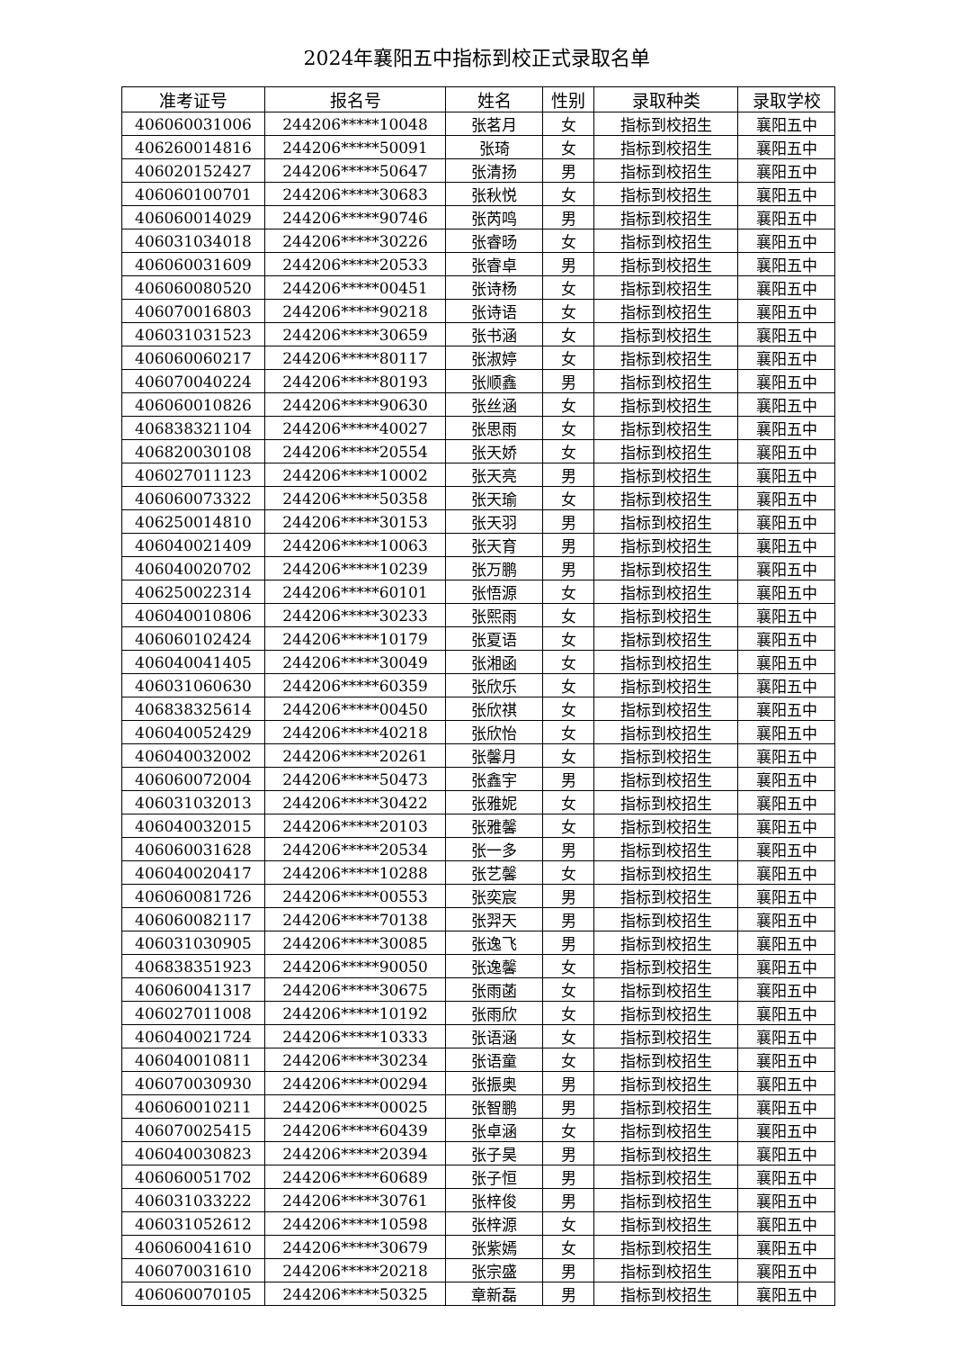2024年襄阳五中指标到校正式录取名单
| 准考证号 | 报名号 | 姓名 | 性别 | 录取种类 | 录取学校 |
| --- | --- | --- | --- | --- | --- |
| 406060031006 | 244206*****10048 | 张茗月 | 女 | 指标到校招生 | 襄阳五中 |
| 406260014816 | 244206*****50091 | 张琦 | 女 | 指标到校招生 | 襄阳五中 |
| 406020152427 | 244206*****50647 | 张清扬 | 男 | 指标到校招生 | 襄阳五中 |
| 406060100701 | 244206*****30683 | 张秋悦 | 女 | 指标到校招生 | 襄阳五中 |
| 406060014029 | 244206*****90746 | 张芮鸣 | 男 | 指标到校招生 | 襄阳五中 |
| 406031034018 | 244206*****30226 | 张睿旸 | 女 | 指标到校招生 | 襄阳五中 |
| 406060031609 | 244206*****20533 | 张睿卓 | 男 | 指标到校招生 | 襄阳五中 |
| 406060080520 | 244206*****00451 | 张诗杨 | 女 | 指标到校招生 | 襄阳五中 |
| 406070016803 | 244206*****90218 | 张诗语 | 女 | 指标到校招生 | 襄阳五中 |
| 406031031523 | 244206*****30659 | 张书涵 | 女 | 指标到校招生 | 襄阳五中 |
| 406060060217 | 244206*****80117 | 张淑婷 | 女 | 指标到校招生 | 襄阳五中 |
| 406070040224 | 244206*****80193 | 张顺鑫 | 男 | 指标到校招生 | 襄阳五中 |
| 406060010826 | 244206*****90630 | 张丝涵 | 女 | 指标到校招生 | 襄阳五中 |
| 406838321104 | 244206*****40027 | 张思雨 | 女 | 指标到校招生 | 襄阳五中 |
| 406820030108 | 244206*****20554 | 张天娇 | 女 | 指标到校招生 | 襄阳五中 |
| 406027011123 | 244206*****10002 | 张天亮 | 男 | 指标到校招生 | 襄阳五中 |
| 406060073322 | 244206*****50358 | 张天瑜 | 女 | 指标到校招生 | 襄阳五中 |
| 406250014810 | 244206*****30153 | 张天羽 | 男 | 指标到校招生 | 襄阳五中 |
| 406040021409 | 244206*****10063 | 张天育 | 男 | 指标到校招生 | 襄阳五中 |
| 406040020702 | 244206*****10239 | 张万鹏 | 男 | 指标到校招生 | 襄阳五中 |
| 406250022314 | 244206*****60101 | 张悟源 | 女 | 指标到校招生 | 襄阳五中 |
| 406040010806 | 244206*****30233 | 张熙雨 | 女 | 指标到校招生 | 襄阳五中 |
| 406060102424 | 244206*****10179 | 张夏语 | 女 | 指标到校招生 | 襄阳五中 |
| 406040041405 | 244206*****30049 | 张湘函 | 女 | 指标到校招生 | 襄阳五中 |
| 406031060630 | 244206*****60359 | 张欣乐 | 女 | 指标到校招生 | 襄阳五中 |
| 406838325614 | 244206*****00450 | 张欣祺 | 女 | 指标到校招生 | 襄阳五中 |
| 406040052429 | 244206*****40218 | 张欣怡 | 女 | 指标到校招生 | 襄阳五中 |
| 406040032002 | 244206*****20261 | 张馨月 | 女 | 指标到校招生 | 襄阳五中 |
| 406060072004 | 244206*****50473 | 张鑫宇 | 男 | 指标到校招生 | 襄阳五中 |
| 406031032013 | 244206*****30422 | 张雅妮 | 女 | 指标到校招生 | 襄阳五中 |
| 406040032015 | 244206*****20103 | 张雅馨 | 女 | 指标到校招生 | 襄阳五中 |
| 406060031628 | 244206*****20534 | 张一多 | 男 | 指标到校招生 | 襄阳五中 |
| 406040020417 | 244206*****10288 | 张艺馨 | 女 | 指标到校招生 | 襄阳五中 |
| 406060081726 | 244206*****00553 | 张奕宸 | 男 | 指标到校招生 | 襄阳五中 |
| 406060082117 | 244206*****70138 | 张羿天 | 男 | 指标到校招生 | 襄阳五中 |
| 406031030905 | 244206*****30085 | 张逸飞 | 男 | 指标到校招生 | 襄阳五中 |
| 406838351923 | 244206*****90050 | 张逸馨 | 女 | 指标到校招生 | 襄阳五中 |
| 406060041317 | 244206*****30675 | 张雨菡 | 女 | 指标到校招生 | 襄阳五中 |
| 406027011008 | 244206*****10192 | 张雨欣 | 女 | 指标到校招生 | 襄阳五中 |
| 406040021724 | 244206*****10333 | 张语涵 | 女 | 指标到校招生 | 襄阳五中 |
| 406040010811 | 244206*****30234 | 张语童 | 女 | 指标到校招生 | 襄阳五中 |
| 406070030930 | 244206*****00294 | 张振奥 | 男 | 指标到校招生 | 襄阳五中 |
| 406060010211 | 244206*****00025 | 张智鹏 | 男 | 指标到校招生 | 襄阳五中 |
| 406070025415 | 244206*****60439 | 张卓涵 | 女 | 指标到校招生 | 襄阳五中 |
| 406040030823 | 244206*****20394 | 张子昊 | 男 | 指标到校招生 | 襄阳五中 |
| 406060051702 | 244206*****60689 | 张子恒 | 男 | 指标到校招生 | 襄阳五中 |
| 406031033222 | 244206*****30761 | 张梓俊 | 男 | 指标到校招生 | 襄阳五中 |
| 406031052612 | 244206*****10598 | 张梓源 | 女 | 指标到校招生 | 襄阳五中 |
| 406060041610 | 244206*****30679 | 张紫嫣 | 女 | 指标到校招生 | 襄阳五中 |
| 406070031610 | 244206*****20218 | 张宗盛 | 男 | 指标到校招生 | 襄阳五中 |
| 406060070105 | 244206*****50325 | 章新磊 | 男 | 指标到校招生 | 襄阳五中 |